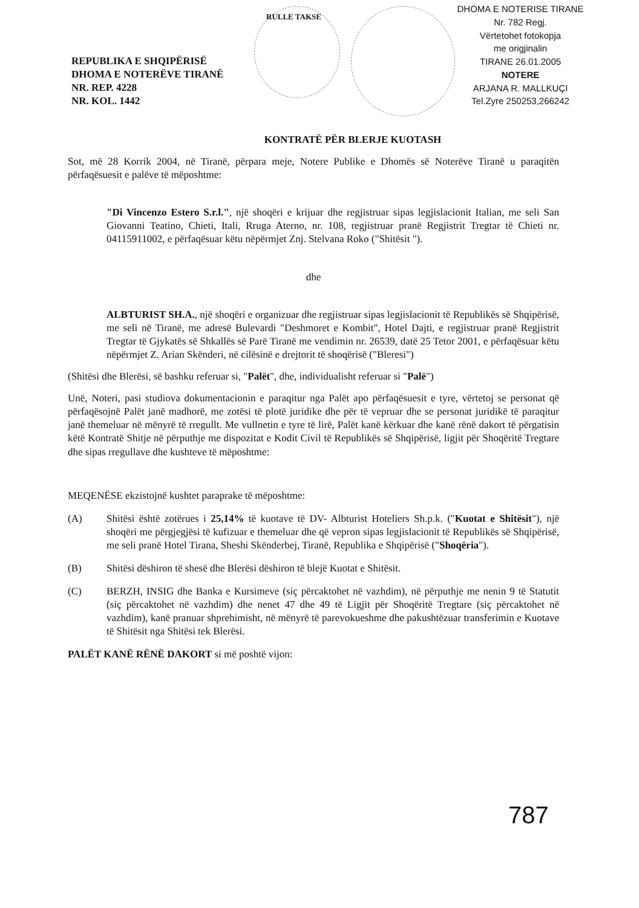RULLE TAKSE
DHOMA E NOTERISE TIRANE
Nr. 782 Regj.
Vërtetohet fotokopja
me origjinalin
TIRANE 26.01.2005
NOTERE
ARJANA R. MALLKUÇI
Tel.Zyre 250253,266242
REPUBLIKA E SHQIPËRISË
DHOMA E NOTERËVE TIRANË
NR. REP. 4228
NR. KOL. 1442
KONTRATË PËR BLERJE KUOTASH
Sot, më 28 Korrik 2004, në Tiranë, përpara meje, Notere Publike e Dhomës së Noterëve Tiranë u paraqitën përfaqësuesit e palëve të mëposhtme:
"Di Vincenzo Estero S.r.l.", një shoqëri e krijuar dhe regjistruar sipas legjislacionit Italian, me seli San Giovanni Teatino, Chieti, Itali, Rruga Aterno, nr. 108, regjistruar pranë Regjistrit Tregtar të Chieti nr. 04115911002, e përfaqësuar këtu nëpërmjet Znj. Stelvana Roko ("Shitësit ").
dhe
ALBTURIST SH.A., një shoqëri e organizuar dhe regjistruar sipas legjislacionit të Republikës së Shqipërisë, me seli në Tiranë, me adresë Bulevardi "Deshmoret e Kombit", Hotel Dajti, e regjistruar pranë Regjistrit Tregtar të Gjykatës së Shkallës së Parë Tiranë me vendimin nr. 26539, datë 25 Tetor 2001, e përfaqësuar këtu nëpërmjet Z. Arian Skënderi, në cilësinë e drejtorit të shoqërisë ("Bleresi")
(Shitësi dhe Blerësi, së bashku referuar si, "Palët", dhe, individualisht referuar si "Palë")
Unë, Noteri, pasi studiova dokumentacionin e paraqitur nga Palët apo përfaqësuesit e tyre, vërtetoj se personat që përfaqësojnë Palët janë madhorë, me zotësi të plotë juridike dhe për të vepruar dhe se personat juridikë të paraqitur janë themeluar në mënyrë të rregullt. Me vullnetin e tyre të lirë, Palët kanë kërkuar dhe kanë rënë dakort të përgatisin këtë Kontratë Shitje në përputhje me dispozitat e Kodit Civil të Republikës së Shqipërisë, ligjit për Shoqëritë Tregtare dhe sipas rregullave dhe kushteve të mëposhtme:
MEQENËSE ekzistojnë kushtet paraprake të mëposhtme:
(A) Shitësi është zotërues i 25,14% të kuotave të DV- Albturist Hoteliers Sh.p.k. ("Kuotat e Shitësit"), një shoqëri me përgjegjësi të kufizuar e themeluar dhe që vepron sipas legjislacionit të Republikës së Shqipërisë, me seli pranë Hotel Tirana, Sheshi Skënderbej, Tiranë, Republika e Shqipërisë ("Shoqëria").
(B) Shitësi dëshiron të shesë dhe Blerësi dëshiron të blejë Kuotat e Shitësit.
(C) BERZH, INSIG dhe Banka e Kursimeve (siç përcaktohet në vazhdim), në përputhje me nenin 9 të Statutit (siç përcaktohet në vazhdim) dhe nenet 47 dhe 49 të Ligjit për Shoqëritë Tregtare (siç përcaktohet në vazhdim), kanë pranuar shprehimisht, në mënyrë të parevokueshme dhe pakushtëzuar transferimin e Kuotave të Shitësit nga Shitësi tek Blerësi.
PALËT KANË RËNË DAKORT si më poshtë vijon:
787